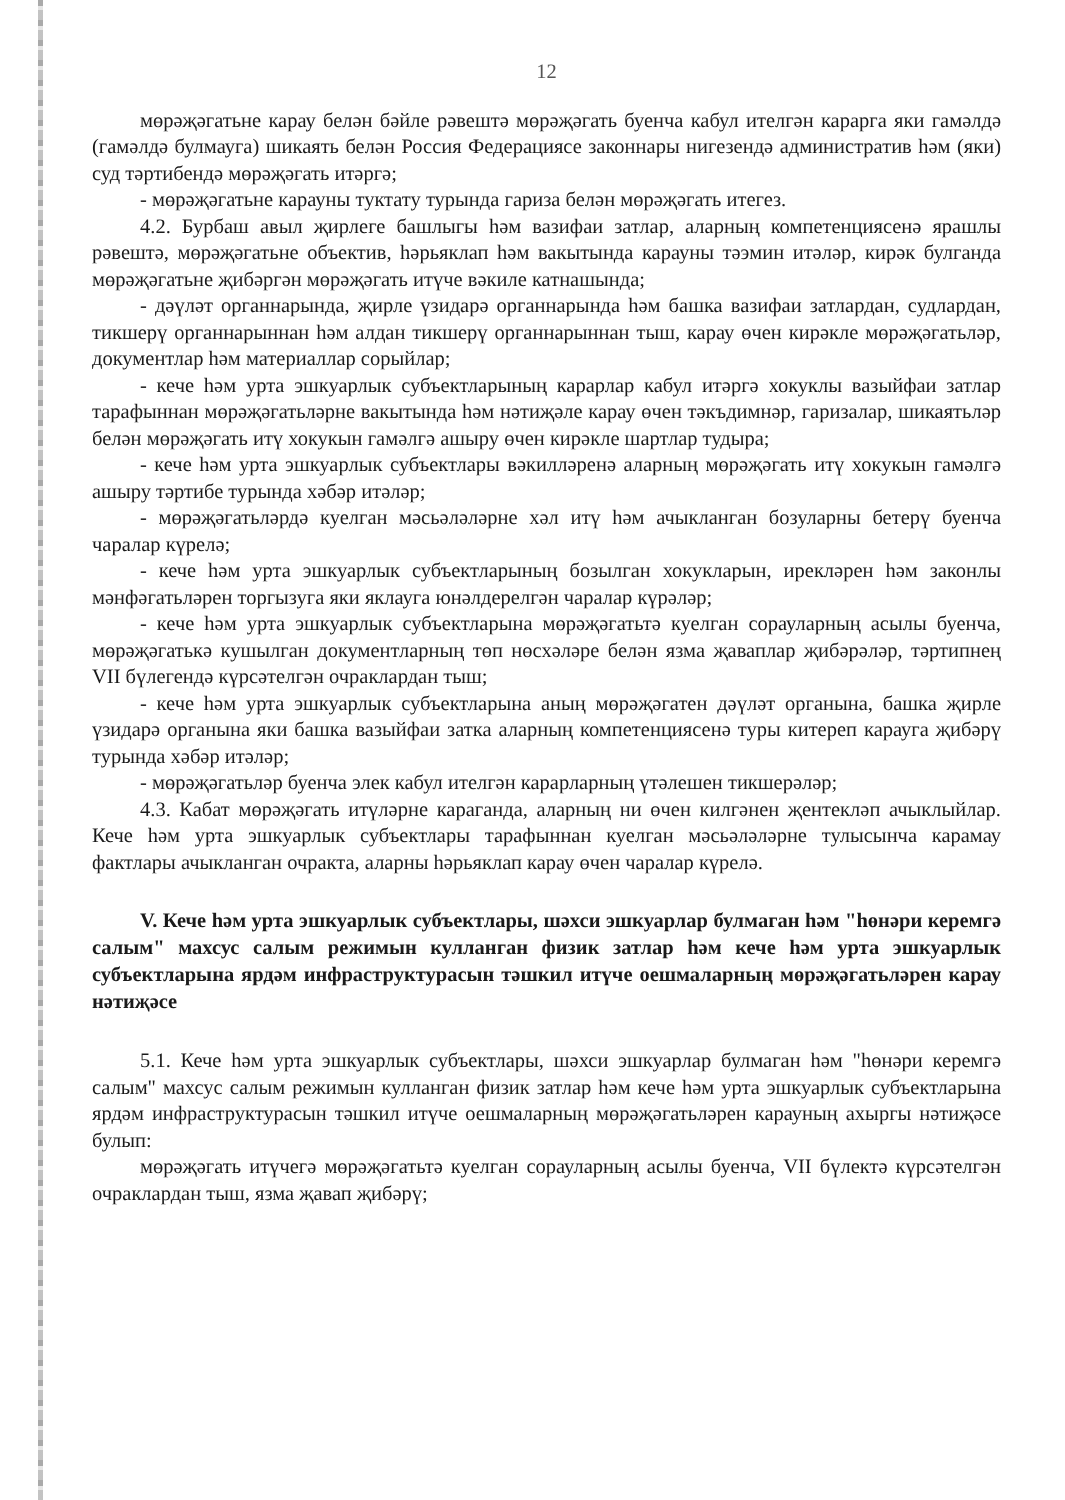12
мөрәҗәгатьне карау белән бәйле рәвештә мөрәҗәгать буенча кабул ителгән карарга яки гамәлдә (гамәлдә булмауга) шикаять белән Россия Федерациясе законнары нигезендә административ һәм (яки) суд тәртибендә мөрәҗәгать итәргә;
- мөрәҗәгатьне карауны туктату турында гариза белән мөрәҗәгать итегез.
4.2. Бурбаш авыл җирлеге башлыгы һәм вазифаи затлар, аларның компетенциясенә ярашлы рәвештә, мөрәҗәгатьне объектив, һәрьяклап һәм вакытында карауны тәэмин итәләр, кирәк булганда мөрәҗәгатьне җибәргән мөрәҗәгать итүче вәкиле катнашында;
- дәүләт органнарында, җирле үзидарә органнарында һәм башка вазифаи затлардан, судлардан, тикшерү органнарыннан һәм алдан тикшерү органнарыннан тыш, карау өчен кирәкле мөрәҗәгатьләр, документлар һәм материаллар сорыйлар;
- кече һәм урта эшкуарлык субъектларының карарлар кабул итәргә хокуклы вазыйфаи затлар тарафыннан мөрәҗәгатьләрне вакытында һәм нәтиҗәле карау өчен тәкъдимнәр, гаризалар, шикаятьләр белән мөрәҗәгать итү хокукын гамәлгә ашыру өчен кирәкле шартлар тудыра;
- кече һәм урта эшкуарлык субъектлары вәкилләренә аларның мөрәҗәгать итү хокукын гамәлгә ашыру тәртибе турында хәбәр итәләр;
- мөрәҗәгатьләрдә куелган мәсьәләләрне хәл итү һәм ачыкланган бозуларны бетерү буенча чаралар күрелә;
- кече һәм урта эшкуарлык субъектларының бозылган хокукларын, ирекләрен һәм законлы мәнфәгатьләрен торгызуга яки яклауга юнәлдерелгән чаралар күрәләр;
- кече һәм урта эшкуарлык субъектларына мөрәҗәгатьтә куелган сорауларның асылы буенча, мөрәҗәгатькә кушылган документларның төп нөсхәләре белән язма җаваплар җибәрәләр, тәртипнең VII бүлегендә күрсәтелгән очраклардан тыш;
- кече һәм урта эшкуарлык субъектларына аның мөрәҗәгатен дәүләт органына, башка җирле үзидарә органына яки башка вазыйфаи затка аларның компетенциясенә туры китереп карауга җибәрү турында хәбәр итәләр;
- мөрәҗәгатьләр буенча элек кабул ителгән карарларның үтәлешен тикшерәләр;
4.3. Кабат мөрәҗәгать итүләрне караганда, аларның ни өчен килгәнен җентекләп ачыклыйлар. Кече һәм урта эшкуарлык субъектлары тарафыннан куелган мәсьәләләрне тулысынча карамау фактлары ачыкланган очракта, аларны һәрьяклап карау өчен чаралар күрелә.
V. Кече һәм урта эшкуарлык субъектлары, шәхси эшкуарлар булмаган һәм "һөнәри керемгә салым" махсус салым режимын кулланган физик затлар һәм кече һәм урта эшкуарлык субъектларына ярдәм инфраструктурасын тәшкил итүче оешмаларның мөрәҗәгатьләрен карау нәтиҗәсе
5.1. Кече һәм урта эшкуарлык субъектлары, шәхси эшкуарлар булмаган һәм "һөнәри керемгә салым" махсус салым режимын кулланган физик затлар һәм кече һәм урта эшкуарлык субъектларына ярдәм инфраструктурасын тәшкил итүче оешмаларның мөрәҗәгатьләрен карауның ахыргы нәтиҗәсе булып:
мөрәҗәгать итүчегә мөрәҗәгатьтә куелган сорауларның асылы буенча, VII бүлектә күрсәтелгән очраклардан тыш, язма җавап җибәрү;